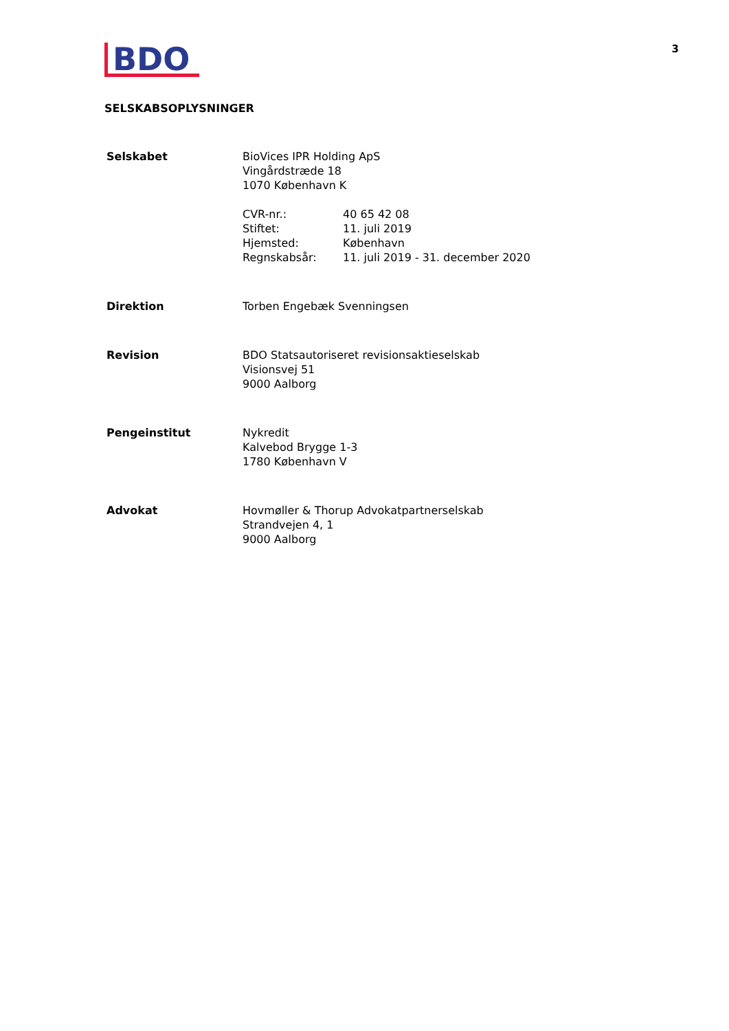3
BDO
SELSKABSOPLYSNINGER
Selskabet BioVices IPR Holding ApS
Vingårdstræde 18
1070 København K
CVR-nr.: 40 65 42 08
Stiftet: 11. juli 2019
Hjemsted: København
Regnskabsår: 11. juli 2019 - 31. december 2020
Direktion Torben Engebæk Svenningsen
Revision BDO Statsautoriseret revisionsaktieselskab
Visionsvej 51
9000 Aalborg
Pengeinstitut Nykredit
Kalvebod Brygge 1-3
1780 København V
Advokat Hovmøller & Thorup Advokatpartnerselskab
Strandvejen 4, 1
9000 Aalborg